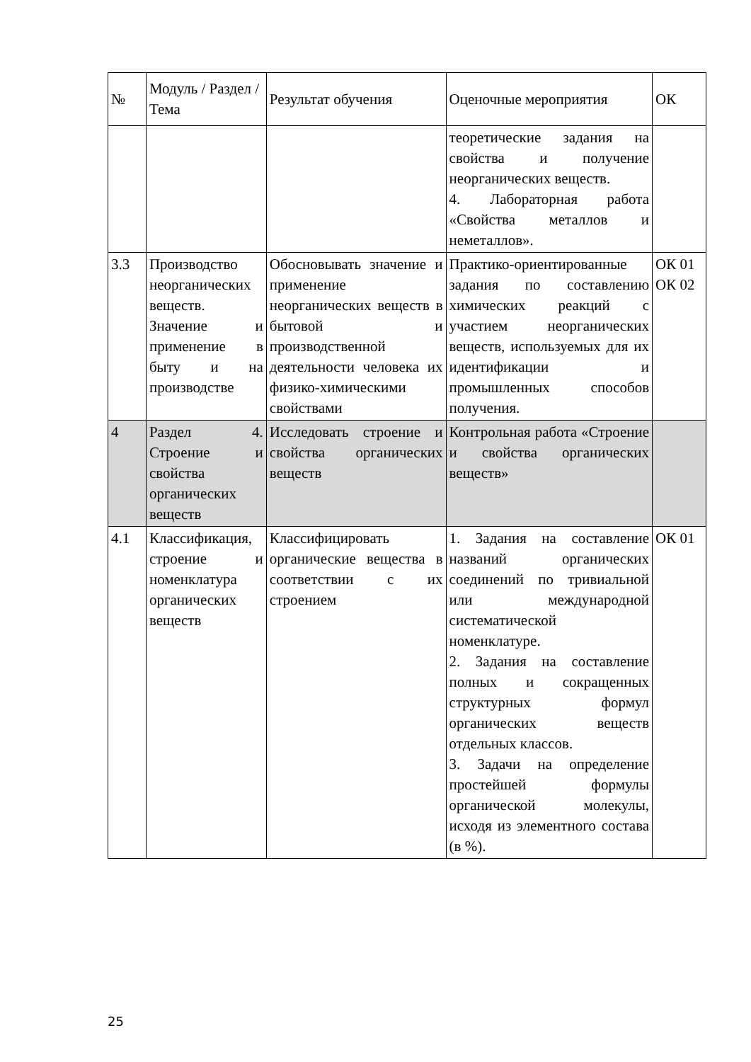| № | Модуль / Раздел / Тема | Результат обучения | Оценочные мероприятия | ОК |
| | | | теоретические задания на свойства и получение неорганических веществ. 4. Лабораторная работа «Свойства металлов и неметаллов». | |
| 3.3 | Производство неорганических веществ. Значение и применение в быту и на производстве | Обосновывать значение и применение неорганических веществ в бытовой и производственной деятельности человека их физико-химическими свойствами | Практико-ориентированные задания по составлению химических реакций с участием неорганических веществ, используемых для их идентификации и промышленных способов получения. | ОК 01 ОК 02 |
| 4 | Раздел 4. Строение и свойства органических веществ | Исследовать строение и свойства органических веществ | Контрольная работа «Строение и свойства органических веществ» | |
| 4.1 | Классификация, строение и номенклатура органических веществ | Классифицировать органические вещества в соответствии с их строением | 1. Задания на составление названий органических соединений по тривиальной или международной систематической номенклатуре. 2. Задания на составление полных и сокращенных структурных формул органических веществ отдельных классов. 3. Задачи на определение простейшей формулы органической молекулы, исходя из элементного состава (в %). | ОК 01 |
25